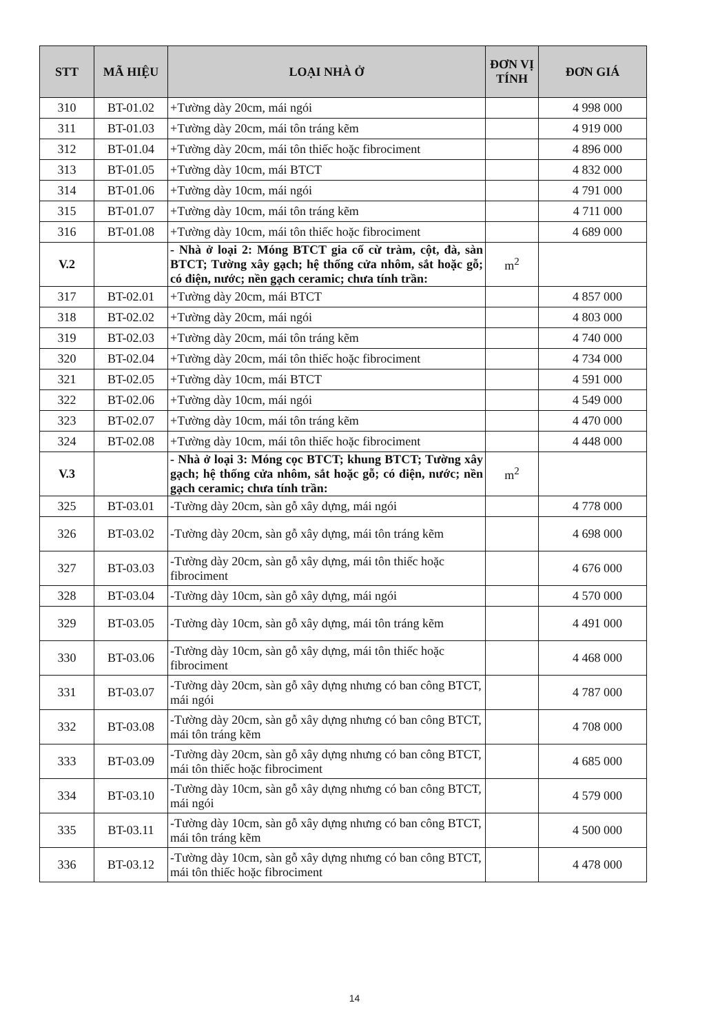| STT | MÃ HIỆU | LOẠI NHÀ Ở | ĐƠN VỊ TÍNH | ĐƠN GIÁ |
| --- | --- | --- | --- | --- |
| 310 | BT-01.02 | +Tường dày 20cm, mái ngói | | 4 998 000 |
| 311 | BT-01.03 | +Tường dày 20cm, mái tôn tráng kẽm | | 4 919 000 |
| 312 | BT-01.04 | +Tường dày 20cm, mái tôn thiếc hoặc fibrociment | | 4 896 000 |
| 313 | BT-01.05 | +Tường dày 10cm, mái BTCT | | 4 832 000 |
| 314 | BT-01.06 | +Tường dày 10cm, mái ngói | | 4 791 000 |
| 315 | BT-01.07 | +Tường dày 10cm, mái tôn tráng kẽm | | 4 711 000 |
| 316 | BT-01.08 | +Tường dày 10cm, mái tôn thiếc hoặc fibrociment | | 4 689 000 |
| V.2 | | - Nhà ở loại 2: Móng BTCT gia cố cừ tràm, cột, đà, sàn BTCT; Tường xây gạch; hệ thống cửa nhôm, sắt hoặc gỗ; có điện, nước; nền gạch ceramic; chưa tính trần: | m<sup>2</sup> | |
| 317 | BT-02.01 | +Tường dày 20cm, mái BTCT | | 4 857 000 |
| 318 | BT-02.02 | +Tường dày 20cm, mái ngói | | 4 803 000 |
| 319 | BT-02.03 | +Tường dày 20cm, mái tôn tráng kẽm | | 4 740 000 |
| 320 | BT-02.04 | +Tường dày 20cm, mái tôn thiếc hoặc fibrociment | | 4 734 000 |
| 321 | BT-02.05 | +Tường dày 10cm, mái BTCT | | 4 591 000 |
| 322 | BT-02.06 | +Tường dày 10cm, mái ngói | | 4 549 000 |
| 323 | BT-02.07 | +Tường dày 10cm, mái tôn tráng kẽm | | 4 470 000 |
| 324 | BT-02.08 | +Tường dày 10cm, mái tôn thiếc hoặc fibrociment | | 4 448 000 |
| V.3 | | - Nhà ở loại 3: Móng cọc BTCT; khung BTCT; Tường xây gạch; hệ thống cửa nhôm, sắt hoặc gỗ; có điện, nước; nền gạch ceramic; chưa tính trần: | m<sup>2</sup> | |
| 325 | BT-03.01 | -Tường dày 20cm, sàn gỗ xây dựng, mái ngói | | 4 778 000 |
| 326 | BT-03.02 | -Tường dày 20cm, sàn gỗ xây dựng, mái tôn tráng kẽm | | 4 698 000 |
| 327 | BT-03.03 | -Tường dày 20cm, sàn gỗ xây dựng, mái tôn thiếc hoặc fibrociment | | 4 676 000 |
| 328 | BT-03.04 | -Tường dày 10cm, sàn gỗ xây dựng, mái ngói | | 4 570 000 |
| 329 | BT-03.05 | -Tường dày 10cm, sàn gỗ xây dựng, mái tôn tráng kẽm | | 4 491 000 |
| 330 | BT-03.06 | -Tường dày 10cm, sàn gỗ xây dựng, mái tôn thiếc hoặc fibrociment | | 4 468 000 |
| 331 | BT-03.07 | -Tường dày 20cm, sàn gỗ xây dựng nhưng có ban công BTCT, mái ngói | | 4 787 000 |
| 332 | BT-03.08 | -Tường dày 20cm, sàn gỗ xây dựng nhưng có ban công BTCT, mái tôn tráng kẽm | | 4 708 000 |
| 333 | BT-03.09 | -Tường dày 20cm, sàn gỗ xây dựng nhưng có ban công BTCT, mái tôn thiếc hoặc fibrociment | | 4 685 000 |
| 334 | BT-03.10 | -Tường dày 10cm, sàn gỗ xây dựng nhưng có ban công BTCT, mái ngói | | 4 579 000 |
| 335 | BT-03.11 | -Tường dày 10cm, sàn gỗ xây dựng nhưng có ban công BTCT, mái tôn tráng kẽm | | 4 500 000 |
| 336 | BT-03.12 | -Tường dày 10cm, sàn gỗ xây dựng nhưng có ban công BTCT, mái tôn thiếc hoặc fibrociment | | 4 478 000 |
14